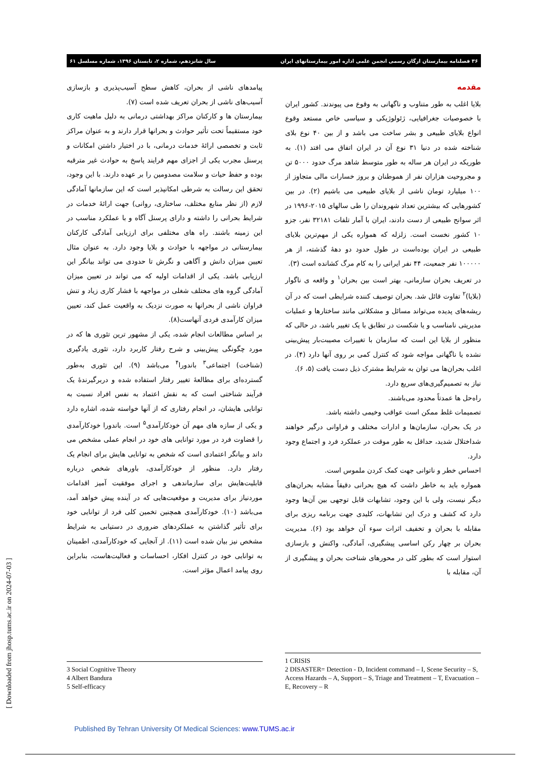۳۶ فصلنامه بیمارستان ارگان رسمی انجمن علمی اداره امور بیمارستانهای ایران سال شانزدهم، شماره ۲، تابستان ۱۳۹۶، شماره مسلسل ۶۱
مقدمه
بلایا اغلب به طور متناوب و ناگهانی به وقوع می پیوندند. کشور ایران با خصوصیات جغرافیایی، ژئولوژیکی و سیاسی خاص مستعد وقوع انواع بلایای طبیعی و بشر ساخت می باشد و از بین ۴۰ نوع بلای شناخته شده در دنیا ۳۱ نوع آن در ایران اتفاق می افتد (۱). به طوریکه در ایران هر ساله به طور متوسط شاهد مرگ حدود ۵۰۰۰ تن و مجروحیت هزاران نفر از هموطنان و بروز خسارات مالی متجاوز از ۱۰۰ میلیارد تومان ناشی از بلایای طبیعی می باشیم (۲). در بین کشورهایی که بیشترین تعداد شهروندان را طی سالهای ۲۰۱۵-۱۹۹۶ در اثر سوانح طبیعی از دست دادند، ایران با آمار تلفات ۳۲۱۸۱ نفر، جزو ۱۰ کشور نخست است. زلزله که همواره یکی از مهم‌ترین بلایای طبیعی در ایران بوده‌است در طول حدود دو دهۀ گذشته، از هر ۱۰۰۰۰۰ نفر جمعیت، ۴۴ نفر ایرانی را به کام مرگ کشانده است (۳).
در تعریف بحران سازمانی، بهتر است بین بحران<sup>۱</sup> و واقعه ی ناگوار (بلایا)<sup>۲</sup> تفاوت قائل شد. بحران توصیف کننده شرایطی است که در آن ریشه‌های پدیده می‌تواند مسائل و مشکلاتی مانند ساختارها و عملیات مدیریتی نامناسب و یا شکست در تطابق با یک تغییر باشد، در حالی که منظور از بلایا این است که سازمان با تغییرات مصیبت‌بار پیش‌بینی نشده یا ناگهانی مواجه شود که کنترل کمی بر روی آنها دارد (۴). در اغلب بحران‌ها می توان به شرایط مشترک ذیل دست یافت (۵، ۶).
نیاز به تصمیم‌گیری‌های سریع دارد.
راه‌حل ها عمدتاً محدود می‌باشند.
تصمیمات غلط ممکن است عواقب وخیمی داشته باشد.
در یک بحران، سازمان‌ها و ادارات مختلف و فراوانی درگیر خواهند شداختلال شدید، حداقل به طور موقت در عملکرد فرد و اجتماع وجود دارد.
احساس خطر و ناتوانی جهت کمک کردن ملموس است.
همواره باید به خاطر داشت که هیچ بحرانی دقیقاً مشابه بحران‌های دیگر نیست، ولی با این وجود، تشابهات قابل توجهی بین آن‌ها وجود دارد که کشف و درک این تشابهات، کلیدی جهت برنامه ریزی برای مقابله با بحران و تخفیف اثرات سوء آن خواهد بود (۶). مدیریت بحران بر چهار رکن اساسی پیشگیری، آمادگی، واکنش و بازسازی استوار است که بطور کلی در محورهای شناخت بحران و پیشگیری از آن، مقابله با
پیامدهای ناشی از بحران، کاهش سطح آسیب‌پذیری و بازسازی آسیب‌های ناشی از بحران تعریف شده است (۷).
بیمارستان ها و کارکنان مراکز بهداشتی درمانی به دلیل ماهیت کاری خود مستقیماً تحت تأثیر حوادث و بحرانها قرار دارند و به عنوان مراکز ثابت و تخصصی ارائۀ خدمات درمانی، با در اختیار داشتن امکانات و پرسنل مجرب یکی از اجزای مهم فرایند پاسخ به حوادث غیر مترقبه بوده و حفظ حیات و سلامت مصدومین را بر عهده دارند. با این وجود، تحقق این رسالت به شرطی امکانپذیر است که این سازمانها آمادگی لازم (از نظر منابع مختلف، ساختاری، روانی) جهت ارائۀ خدمات در شرایط بحرانی را داشته و دارای پرسنل آگاه و با عملکرد مناسب در این زمینه باشند. راه های مختلفی برای ارزیابی آمادگی کارکنان بیمارستانی در مواجهه با حوادث و بلایا وجود دارد. به عنوان مثال تعیین میزان دانش و آگاهی و نگرش تا حدودی می تواند بیانگر این ارزیابی باشد. یکی از اقدامات اولیه که می تواند در تعیین میزان آمادگی گروه های مختلف شغلی در مواجهه با فشار کاری زیاد و تنش فراوان ناشی از بحرانها به صورت نزدیک به واقعیت عمل کند، تعیین میزان کارآمدی فردی آنهاست(۸).
بر اساس مطالعات انجام شده، یکی از مشهور ترین تئوری ها که در مورد چگونگی پیش‌بینی و شرح رفتار کاربرد دارد، تئوری یادگیری (شناخت) اجتماعی<sup>۳</sup> باندورا<sup>۴</sup> می‌باشد (۹). این تئوری به‌طور گسترده‌ای برای مطالعۀ تغییر رفتار استفاده شده و دربرگیرندۀ یک فرآیند شناختی است که به نقش اعتماد به نفس افراد نسبت به توانایی هایشان، در انجام رفتاری که از آنها خواسته شده، اشاره دارد و یکی از سازه های مهم آن خودکارآمدی<sup>۵</sup> است. باندورا خودکارآمدی را قضاوت فرد در مورد توانایی های خود در انجام عملی مشخص می داند و بیانگر اعتمادی است که شخص به توانایی هایش برای انجام یک رفتار دارد. منظور از خودکارآمدی، باورهای شخص درباره قابلیت‌هایش برای سازماندهی و اجرای موفقیت آمیز اقدامات موردنیاز برای مدیریت و موقعیت‌هایی که در آینده پیش خواهد آمد، می‌باشد (۱۰). خودکارآمدی همچنین تخمین کلی فرد از توانایی خود برای تأثیر گذاشتن به عملکردهای ضروری در دستیابی به شرایط مشخص نیز بیان شده است (۱۱). از آنجایی که خودکارآمدی، اطمینان به توانایی خود در کنترل افکار، احساسات و فعالیت‌هاست، بنابراین روی پیامد اعمال مؤثر است.
1 CRISIS
2 DISASTER= Detection - D, Incident command – I, Scene Security – S, Access Hazards – A, Support – S, Triage and Treatment – T, Evacuation – E, Recovery – R
3 Social Cognitive Theory
4 Albert Bandura
5 Self-efficacy
[ Downloaded from jhosp.tums.ac.ir on 2024-07-03 ]
Published By Tehran University Of Medical Sciences: www.TUMS.ac.ir